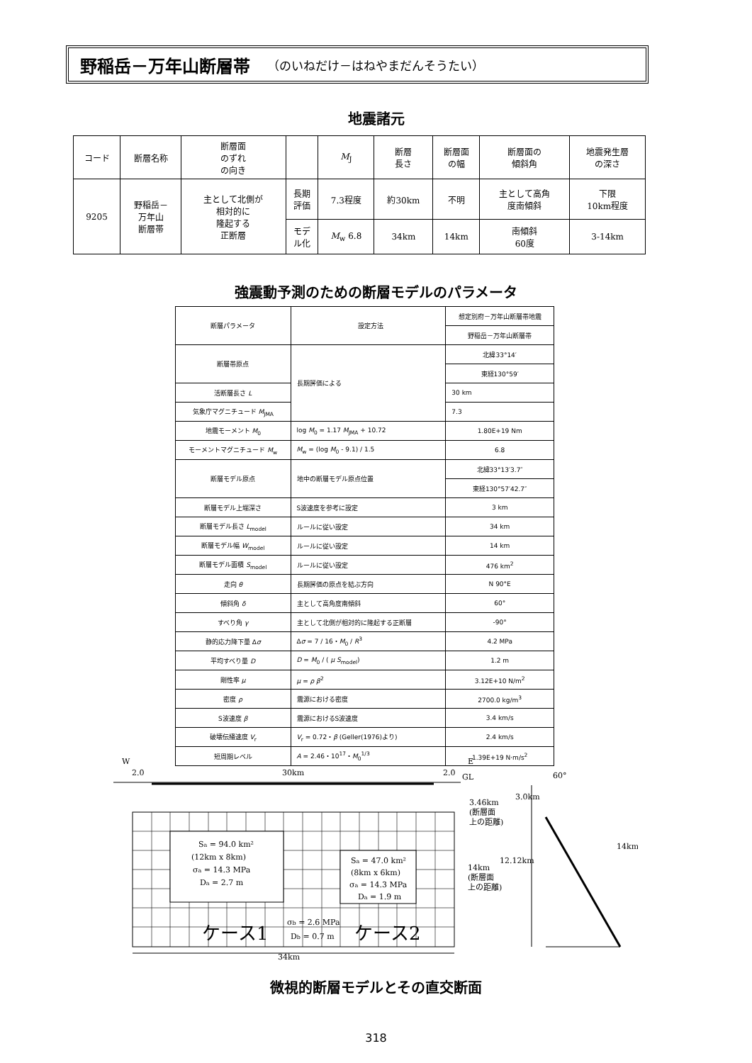野稲岳－万年山断層帯 （のいねだけ－はねやまだんそうたい）
地震諸元
| コード | 断層名称 | 断層面 のずれ の向き | | M<sub>J</sub> | 断層 長さ | 断層面 の幅 | 断層面の 傾斜角 | 地震発生層 の深さ |
| 9205 | 野稲岳－ 万年山 断層帯 | 主として北側が 相対的に 隆起する 正断層 | 長期 評価 | 7.3程度 | 約30km | 不明 | 主として高角 度南傾斜 | 下限 10km程度 |
| | | | モデ ル化 | M<sub>w</sub> 6.8 | 34km | 14km | 南傾斜 60度 | 3-14km |
強震動予測のための断層モデルのパラメータ
| 断層パラメータ | 設定方法 | 想定別府－万年山断層帯地震 |
| | | 野稲岳－万年山断層帯 |
| 断層帯原点 | 長期評価による | 北緯33°14′ |
| | | 東経130°59′ |
| 活断層長さ L | | 30 km |
| 気象庁マグニチュード M<sub>JMA</sub> | | 7.3 |
| 地震モーメント M<sub>0</sub> | log M<sub>0</sub> = 1.17 M<sub>JMA</sub> + 10.72 | 1.80E+19 Nm |
| モーメントマグニチュード M<sub>w</sub> | M<sub>w</sub> = (log M<sub>0</sub> - 9.1) / 1.5 | 6.8 |
| 断層モデル原点 | 地中の断層モデル原点位置 | 北緯33°13′3.7″ |
| | | 東経130°57′42.7″ |
| 断層モデル上端深さ | S波速度を参考に設定 | 3 km |
| 断層モデル長さ L<sub>model</sub> | ルールに従い設定 | 34 km |
| 断層モデル幅 W<sub>model</sub> | ルールに従い設定 | 14 km |
| 断層モデル面積 S<sub>model</sub> | ルールに従い設定 | 476 km<sup>2</sup> |
| 走向 θ | 長期評価の原点を結ぶ方向 | N 90°E |
| 傾斜角 δ | 主として高角度南傾斜 | 60° |
| すべり角 γ | 主として北側が相対的に隆起する正断層 | -90° |
| 静的応力降下量 Δ σ | Δ σ = 7 / 16・ M<sub>0</sub> / R<sup>3</sup> | 4.2 MPa |
| 平均すべり量 D | D = M<sub>0</sub> / ( μ S<sub>model</sub>) | 1.2 m |
| 剛性率 μ | μ = ρ β<sup>2</sup> | 3.12E+10 N/m<sup>2</sup> |
| 密度 ρ | 震源における密度 | 2700.0 kg/m<sup>3</sup> |
| S波速度 β | 震源におけるS波速度 | 3.4 km/s |
| 破壊伝播速度 V<sub>r</sub> | V<sub>r</sub> = 0.72・ β (Geller(1976)より) | 2.4 km/s |
| 短周期レベル | A = 2.46・10<sup>17</sup>・ M<sub>0</sub><sup>1/3</sup> | 1.39E+19 N·m/s<sup>2</sup> |
W
E
2.0
30km
2.0
GL
Sa = 94.0 km²
(12km x 8km)
σa = 14.3 MPa
Da = 2.7 m
Sa = 47.0 km²
(8km x 6km)
σa = 14.3 MPa
Da = 1.9 m
σb = 2.6 MPa
Db = 0.7 m
ケース1
ケース2
34km
3.46km
(断層面
上の距離)
14km
(断層面
上の距離)
12.12km
3.0km
60°
14km
微視的断層モデルとその直交断面
318